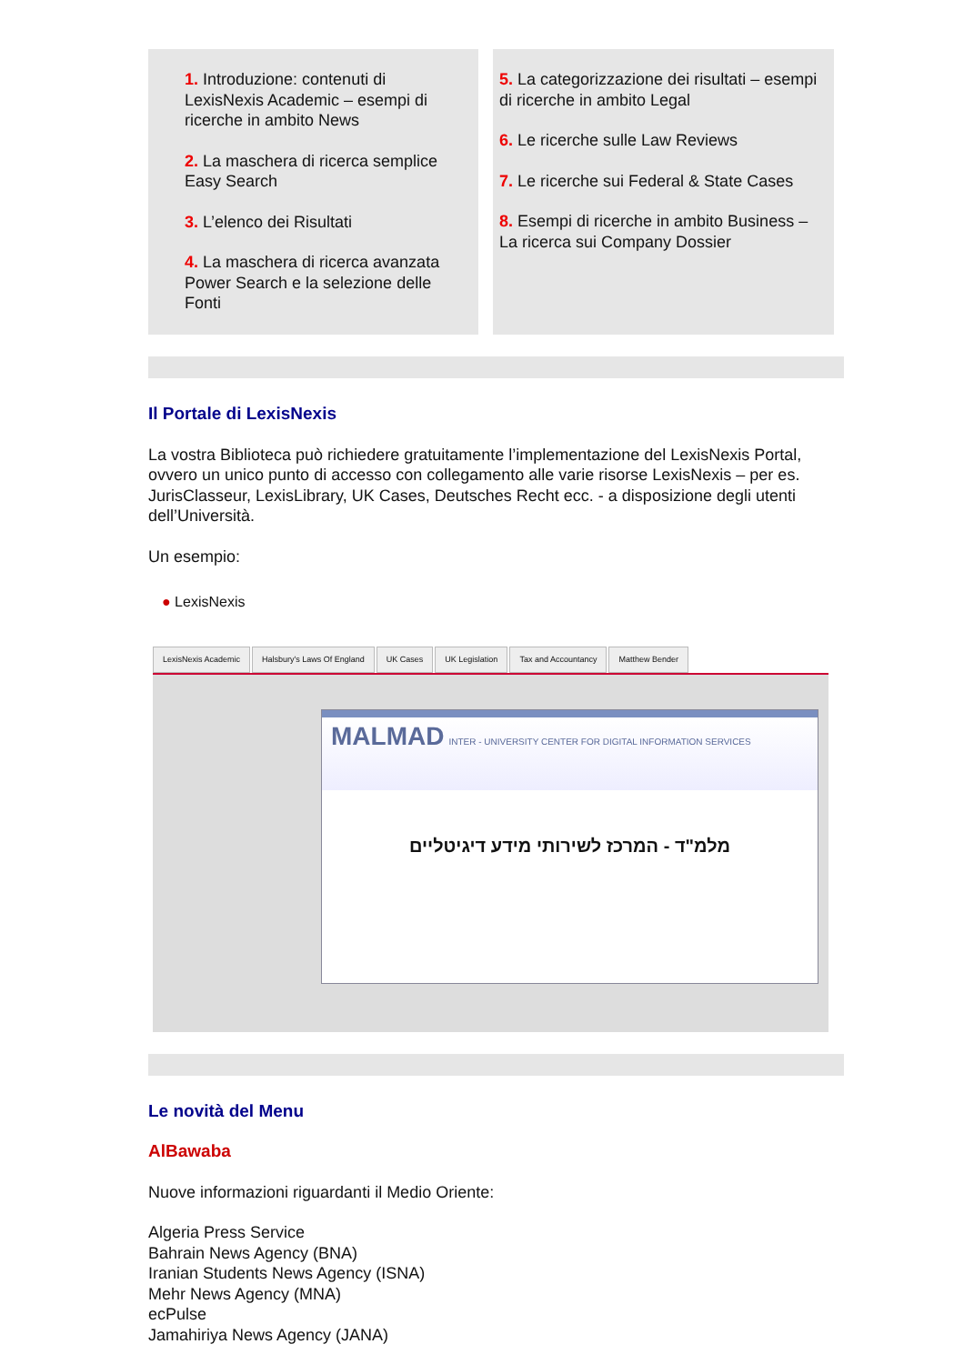1. Introduzione: contenuti di LexisNexis Academic – esempi di ricerche in ambito News
2. La maschera di ricerca semplice Easy Search
3. L’elenco dei Risultati
4. La maschera di ricerca avanzata Power Search e la selezione delle Fonti
5. La categorizzazione dei risultati – esempi di ricerche in ambito Legal
6. Le ricerche sulle Law Reviews
7. Le ricerche sui Federal & State Cases
8. Esempi di ricerche in ambito Business – La ricerca sui Company Dossier
Il Portale di LexisNexis
La vostra Biblioteca può richiedere gratuitamente l’implementazione del LexisNexis Portal, ovvero un unico punto di accesso con collegamento alle varie risorse LexisNexis – per es. JurisClasseur, LexisLibrary, UK Cases, Deutsches Recht ecc. - a disposizione degli utenti dell’Università.
Un esempio:
● LexisNexis
LexisNexis Academic Halsbury's Laws Of England UK Cases UK Legislation Tax and Accountancy Matthew Bender
MALMAD INTER - UNIVERSITY CENTER FOR DIGITAL INFORMATION SERVICES
מלמ"ד - המרכז לשירותי מידע דיגיטליים
Le novità del Menu
AlBawaba
Nuove informazioni riguardanti il Medio Oriente:
Algeria Press Service
Bahrain News Agency (BNA)
Iranian Students News Agency (ISNA)
Mehr News Agency (MNA)
ecPulse
Jamahiriya News Agency (JANA)